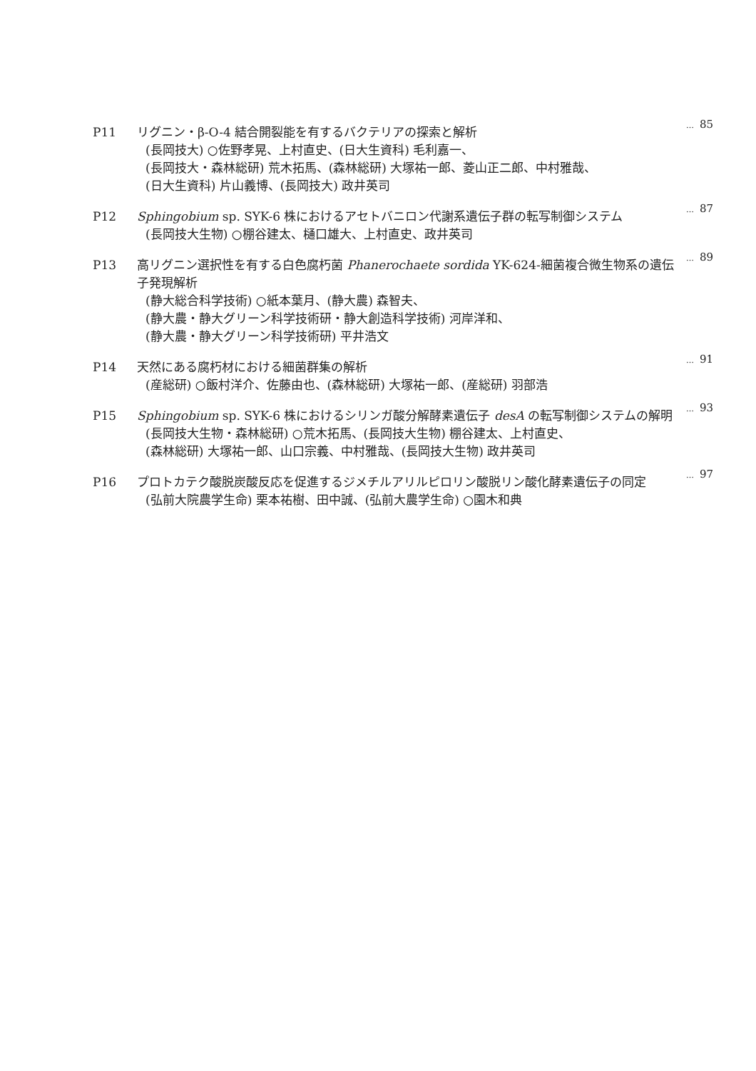P11
リグニン・β-O-4 結合開裂能を有するバクテリアの探索と解析
(長岡技大) ○佐野孝晃、上村直史、(日大生資科) 毛利嘉一、
(長岡技大・森林総研) 荒木拓馬、(森林総研) 大塚祐一郎、菱山正二郎、中村雅哉、
(日大生資科) 片山義博、(長岡技大) 政井英司
… 85
P12
Sphingobium sp. SYK-6 株におけるアセトバニロン代謝系遺伝子群の転写制御システム
(長岡技大生物) ○棚谷建太、樋口雄大、上村直史、政井英司
… 87
P13
高リグニン選択性を有する白色腐朽菌 Phanerochaete sordida YK-624-細菌複合微生物系の遺伝子発現解析
(静大総合科学技術) ○紙本葉月、(静大農) 森智夫、
(静大農・静大グリーン科学技術研・静大創造科学技術) 河岸洋和、
(静大農・静大グリーン科学技術研) 平井浩文
… 89
P14
天然にある腐朽材における細菌群集の解析
(産総研) ○飯村洋介、佐藤由也、(森林総研) 大塚祐一郎、(産総研) 羽部浩
… 91
P15
Sphingobium sp. SYK-6 株におけるシリンガ酸分解酵素遺伝子 desA の転写制御システムの解明
(長岡技大生物・森林総研) ○荒木拓馬、(長岡技大生物) 棚谷建太、上村直史、
(森林総研) 大塚祐一郎、山口宗義、中村雅哉、(長岡技大生物) 政井英司
… 93
P16
プロトカテク酸脱炭酸反応を促進するジメチルアリルピロリン酸脱リン酸化酵素遺伝子の同定
(弘前大院農学生命) 栗本祐樹、田中誠、(弘前大農学生命) ○園木和典
… 97